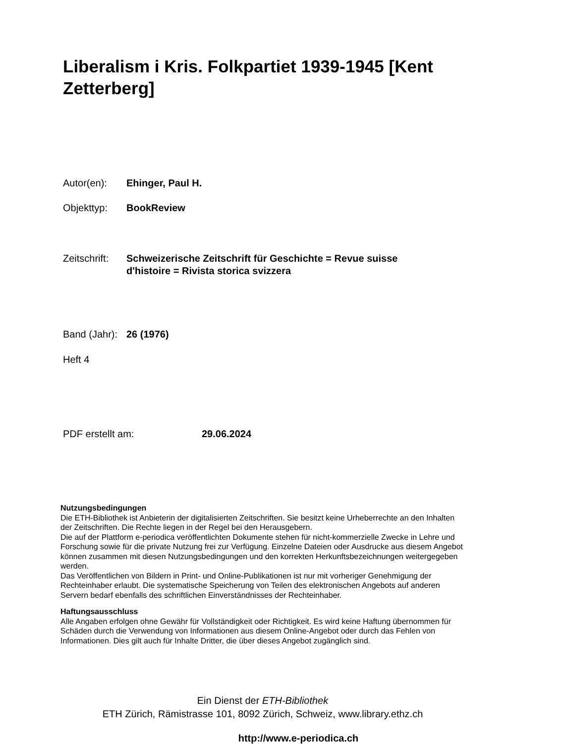Liberalism i Kris. Folkpartiet 1939-1945 [Kent Zetterberg]
Autor(en): Ehinger, Paul H.
Objekttyp: BookReview
Zeitschrift: Schweizerische Zeitschrift für Geschichte = Revue suisse
d'histoire = Rivista storica svizzera
Band (Jahr): 26 (1976)
Heft 4
PDF erstellt am: 29.06.2024
Nutzungsbedingungen
Die ETH-Bibliothek ist Anbieterin der digitalisierten Zeitschriften. Sie besitzt keine Urheberrechte an den Inhalten der Zeitschriften. Die Rechte liegen in der Regel bei den Herausgebern.
Die auf der Plattform e-periodica veröffentlichten Dokumente stehen für nicht-kommerzielle Zwecke in Lehre und Forschung sowie für die private Nutzung frei zur Verfügung. Einzelne Dateien oder Ausdrucke aus diesem Angebot können zusammen mit diesen Nutzungsbedingungen und den korrekten Herkunftsbezeichnungen weitergegeben werden.
Das Veröffentlichen von Bildern in Print- und Online-Publikationen ist nur mit vorheriger Genehmigung der Rechteinhaber erlaubt. Die systematische Speicherung von Teilen des elektronischen Angebots auf anderen Servern bedarf ebenfalls des schriftlichen Einverständnisses der Rechteinhaber.
Haftungsausschluss
Alle Angaben erfolgen ohne Gewähr für Vollständigkeit oder Richtigkeit. Es wird keine Haftung übernommen für Schäden durch die Verwendung von Informationen aus diesem Online-Angebot oder durch das Fehlen von Informationen. Dies gilt auch für Inhalte Dritter, die über dieses Angebot zugänglich sind.
Ein Dienst der ETH-Bibliothek
ETH Zürich, Rämistrasse 101, 8092 Zürich, Schweiz, www.library.ethz.ch
http://www.e-periodica.ch